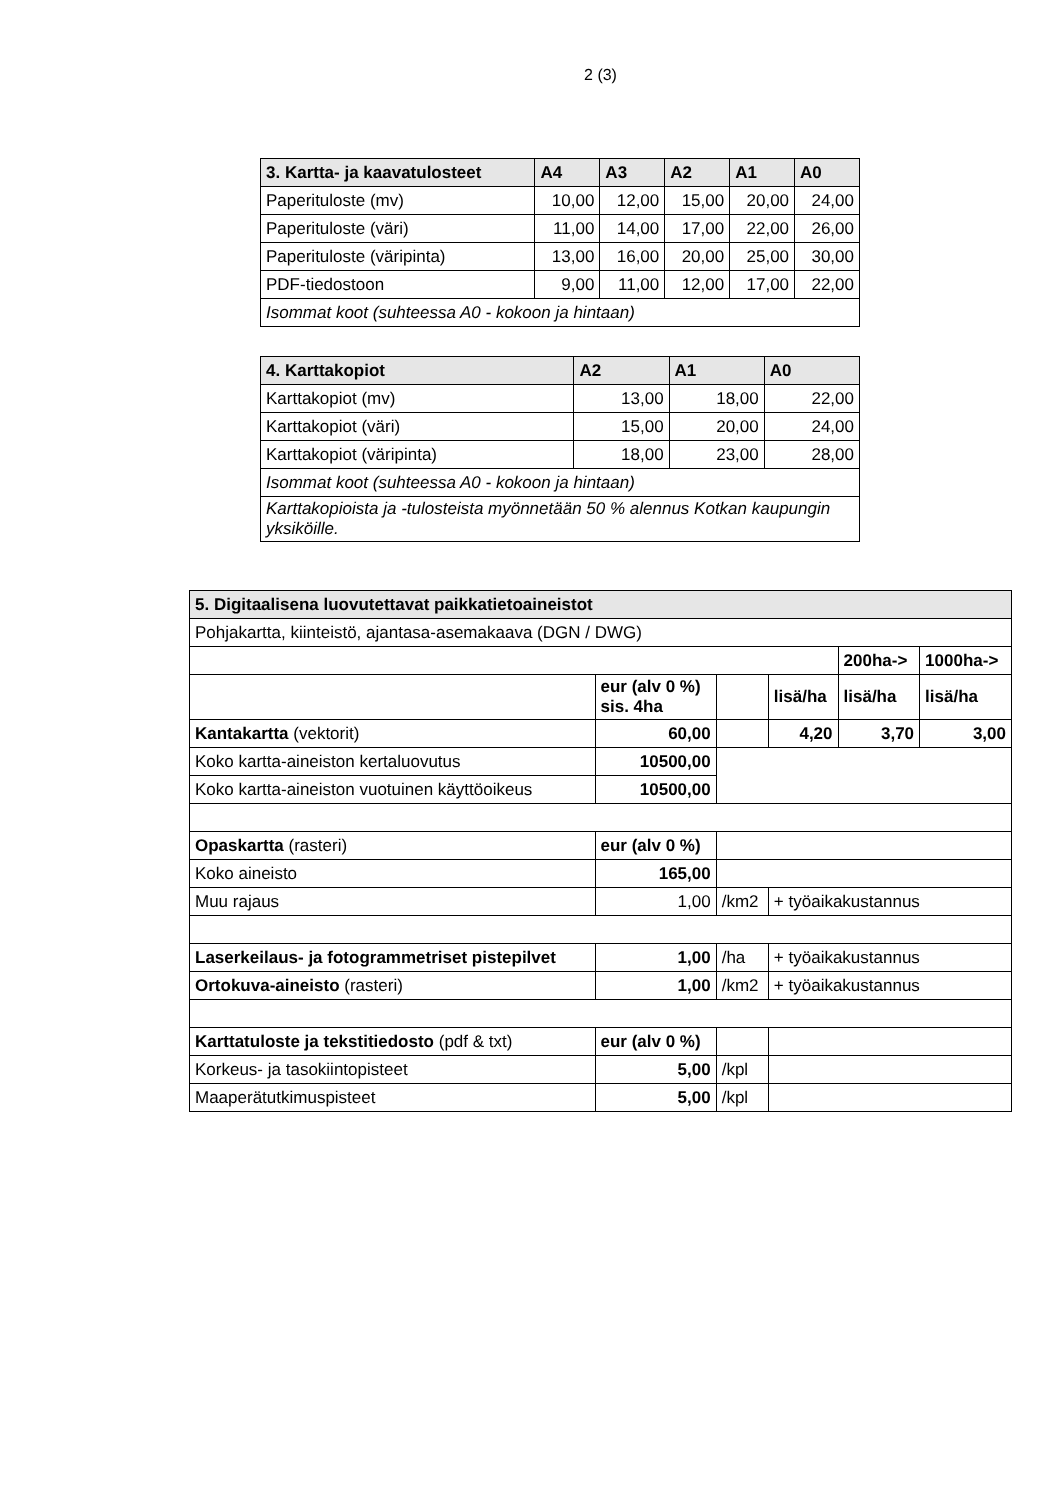2 (3)
| 3. Kartta- ja kaavatulosteet | A4 | A3 | A2 | A1 | A0 |
| --- | --- | --- | --- | --- | --- |
| Paperituloste (mv) | 10,00 | 12,00 | 15,00 | 20,00 | 24,00 |
| Paperituloste (väri) | 11,00 | 14,00 | 17,00 | 22,00 | 26,00 |
| Paperituloste (väripinta) | 13,00 | 16,00 | 20,00 | 25,00 | 30,00 |
| PDF-tiedostoon | 9,00 | 11,00 | 12,00 | 17,00 | 22,00 |
| Isommat koot (suhteessa A0 - kokoon ja hintaan) | | | | | |
| 4. Karttakopiot | A2 | A1 | A0 |
| --- | --- | --- | --- |
| Karttakopiot (mv) | 13,00 | 18,00 | 22,00 |
| Karttakopiot (väri) | 15,00 | 20,00 | 24,00 |
| Karttakopiot (väripinta) | 18,00 | 23,00 | 28,00 |
| Isommat koot (suhteessa A0 - kokoon ja hintaan) | | | |
| Karttakopioista ja -tulosteista myönnetään 50 % alennus Kotkan kaupungin yksiköille. | | | |
| 5. Digitaalisena luovutettavat paikkatietoaineistot | | | | | |
| --- | --- | --- | --- | --- | --- |
| Pohjakartta, kiinteistö, ajantasa-asemakaava (DGN / DWG) | | | | | |
| | | | | 200ha-> | 1000ha-> |
| | eur (alv 0 %) sis. 4ha | | lisä/ha | lisä/ha | lisä/ha |
| Kantakartta (vektorit) | 60,00 | | 4,20 | 3,70 | 3,00 |
| Koko kartta-aineiston kertaluovutus | 10500,00 | | | | |
| Koko kartta-aineiston vuotuinen käyttöoikeus | 10500,00 | | | | |
| Opaskartta (rasteri) | eur (alv 0 %) | | | | |
| Koko aineisto | 165,00 | | | | |
| Muu rajaus | 1,00 | /km2 | + työaikakustannus | | |
| Laserkeilaus- ja fotogrammetriset pistepilvet | 1,00 | /ha | + työaikakustannus | | |
| Ortokuva-aineisto (rasteri) | 1,00 | /km2 | + työaikakustannus | | |
| Karttatuloste ja tekstitiedosto (pdf & txt) | eur (alv 0 %) | | | | |
| Korkeus- ja tasokiintopisteet | 5,00 | /kpl | | | |
| Maaperätutkimuspisteet | 5,00 | /kpl | | | |